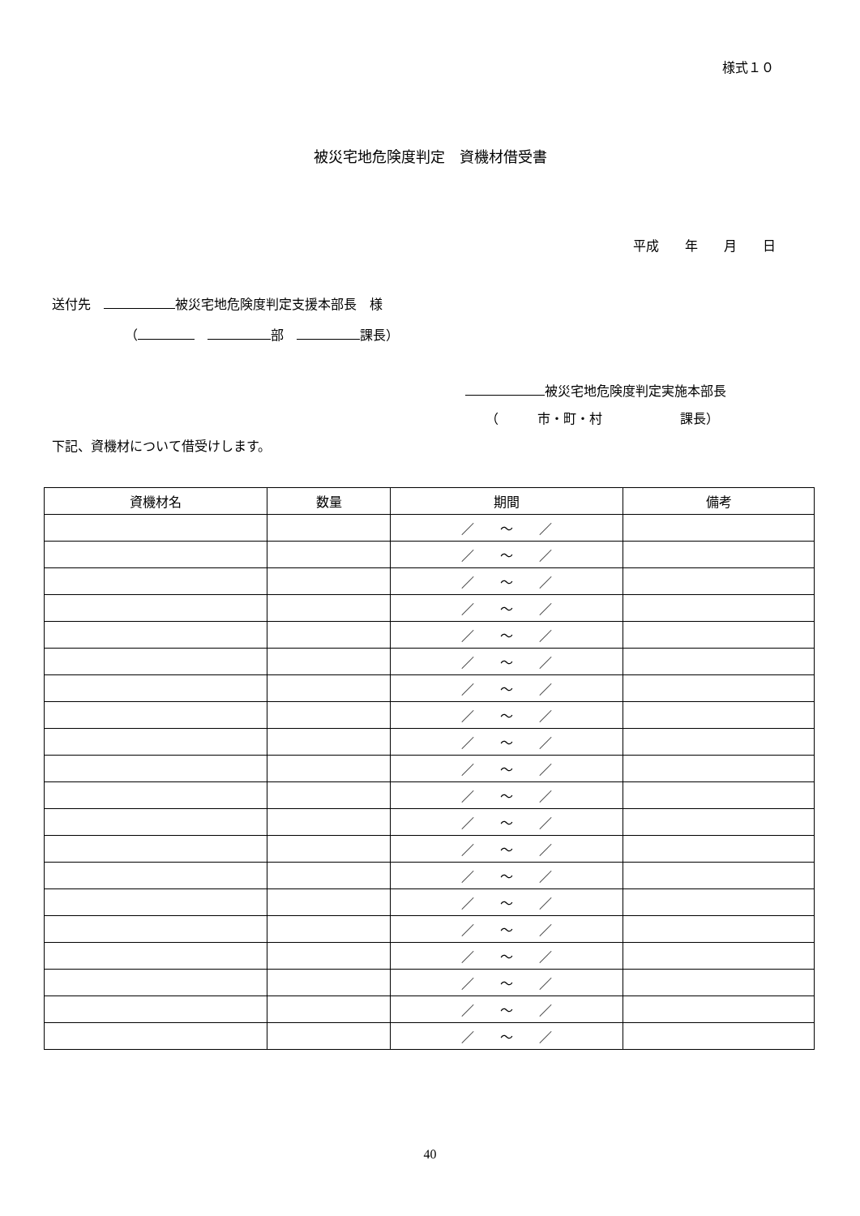様式１０
被災宅地危険度判定　資機材借受書
平成　　年　　月　　日
送付先　 被災宅地危険度判定支援本部長　様
（　 部　 課長）
被災宅地危険度判定実施本部長
（　　　市・町・村　　　　　　課長）
下記、資機材について借受けします。
| 資機材名 | 数量 | 期間 | 備考 |
| --- | --- | --- | --- |
| | | ／ ～ ／ | |
| | | ／ ～ ／ | |
| | | ／ ～ ／ | |
| | | ／ ～ ／ | |
| | | ／ ～ ／ | |
| | | ／ ～ ／ | |
| | | ／ ～ ／ | |
| | | ／ ～ ／ | |
| | | ／ ～ ／ | |
| | | ／ ～ ／ | |
| | | ／ ～ ／ | |
| | | ／ ～ ／ | |
| | | ／ ～ ／ | |
| | | ／ ～ ／ | |
| | | ／ ～ ／ | |
| | | ／ ～ ／ | |
| | | ／ ～ ／ | |
| | | ／ ～ ／ | |
| | | ／ ～ ／ | |
| | | ／ ～ ／ | |
40